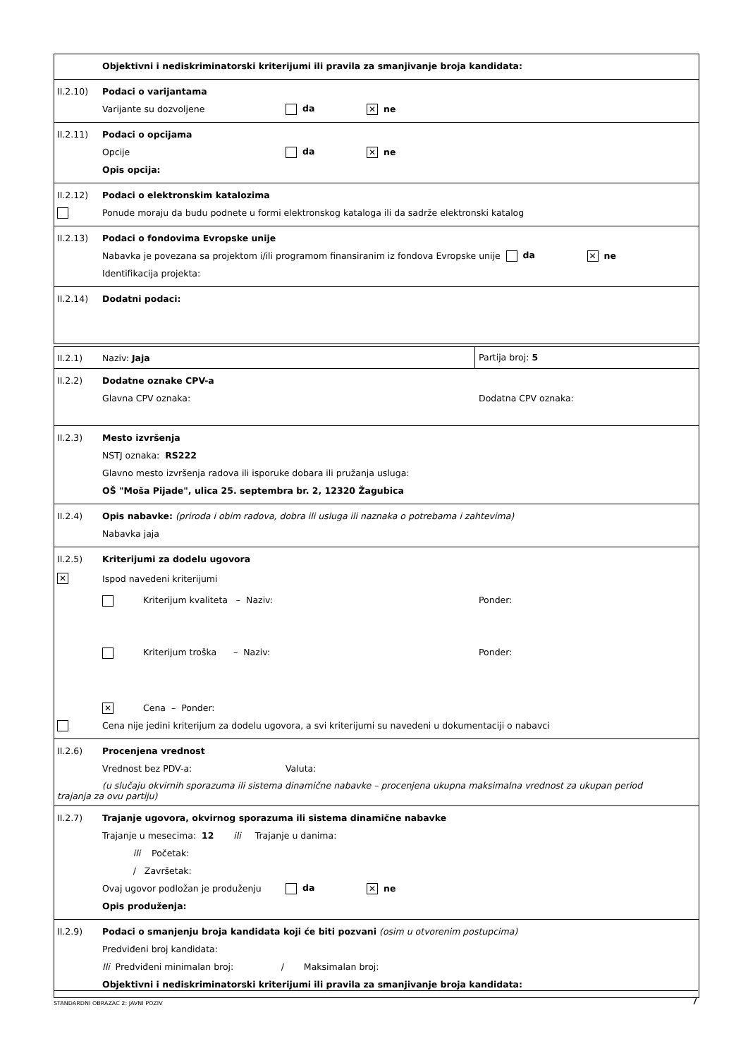Objektivni i nediskriminatorski kriterijumi ili pravila za smanjivanje broja kandidata:
II.2.10) Podaci o varijantama
Varijante su dozvoljene da ✕ ne
II.2.11) Podaci o opcijama
Opcije da ✕ ne
Opis opcija:
II.2.12) Podaci o elektronskim katalozima
Ponude moraju da budu podnete u formi elektronskog kataloga ili da sadrže elektronski katalog
II.2.13) Podaci o fondovima Evropske unije
Nabavka je povezana sa projektom i/ili programom finansiranim iz fondova Evropske unije da ✕ ne
Identifikacija projekta:
II.2.14) Dodatni podaci:
II.2.1) Naziv: Jaja Partija broj: 5
II.2.2) Dodatne oznake CPV-a
Glavna CPV oznaka: Dodatna CPV oznaka:
II.2.3) Mesto izvršenja
NSTJ oznaka: RS222
Glavno mesto izvršenja radova ili isporuke dobara ili pružanja usluga:
OŠ "Moša Pijade", ulica 25. septembra br. 2, 12320 Žagubica
II.2.4) Opis nabavke: (priroda i obim radova, dobra ili usluga ili naznaka o potrebama i zahtevima)
Nabavka jaja
II.2.5) Kriterijumi za dodelu ugovora
✕ Ispod navedeni kriterijumi
Kriterijum kvaliteta – Naziv: Ponder:
Kriterijum troška – Naziv: Ponder:
✕ Cena – Ponder:
Cena nije jedini kriterijum za dodelu ugovora, a svi kriterijumi su navedeni u dokumentaciji o nabavci
II.2.6) Procenjena vrednost
Vrednost bez PDV-a: Valuta:
(u slučaju okvirnih sporazuma ili sistema dinamične nabavke – procenjena ukupna maksimalna vrednost za ukupan period
trajanja za ovu partiju)
II.2.7) Trajanje ugovora, okvirnog sporazuma ili sistema dinamične nabavke
Trajanje u mesecima: 12 ili Trajanje u danima:
ili Početak:
/ Završetak:
Ovaj ugovor podložan je produženju da ✕ ne
Opis produženja:
II.2.9) Podaci o smanjenju broja kandidata koji će biti pozvani (osim u otvorenim postupcima)
Predviđeni broj kandidata:
Ili Predviđeni minimalan broj: / Maksimalan broj:
Objektivni i nediskriminatorski kriterijumi ili pravila za smanjivanje broja kandidata:
STANDARDNI OBRAZAC 2: JAVNI POZIV 7